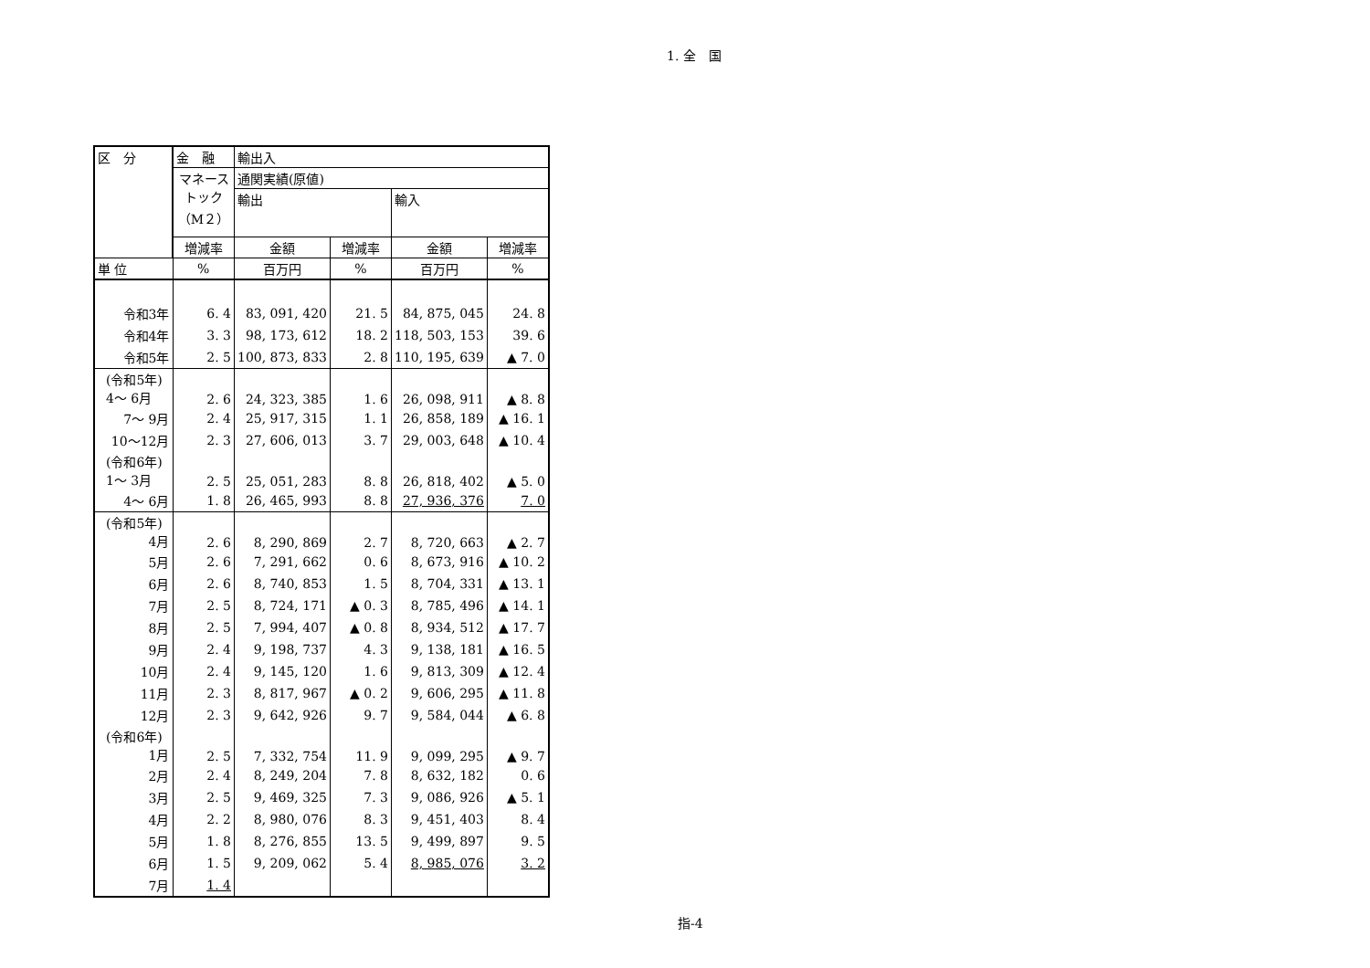1. 全　国
| 区 分 | 金 融 | 輸出入 | | | |
| --- | --- | --- | --- | --- | --- |
| | マネース トック （M２） | 通関実績(原値) | | | |
| | | 輸出 | | 輸入 | |
| | 増減率 | 金額 | 増減率 | 金額 | 増減率 |
| 単 位 | % | 百万円 | % | 百万円 | % |
| 令和3年 | 6. 4 | 83, 091, 420 | 21. 5 | 84, 875, 045 | 24. 8 |
| 令和4年 | 3. 3 | 98, 173, 612 | 18. 2 | 118, 503, 153 | 39. 6 |
| 令和5年 | 2. 5 | 100, 873, 833 | 2. 8 | 110, 195, 639 | ▲ 7. 0 |
| (令和5年) 4～ 6月 | 2. 6 | 24, 323, 385 | 1. 6 | 26, 098, 911 | ▲ 8. 8 |
| 7～ 9月 | 2. 4 | 25, 917, 315 | 1. 1 | 26, 858, 189 | ▲ 16. 1 |
| 10～12月 | 2. 3 | 27, 606, 013 | 3. 7 | 29, 003, 648 | ▲ 10. 4 |
| (令和6年) 1～ 3月 | 2. 5 | 25, 051, 283 | 8. 8 | 26, 818, 402 | ▲ 5. 0 |
| 4～ 6月 | 1. 8 | 26, 465, 993 | 8. 8 | 27, 936, 376 | 7. 0 |
| (令和5年) 4月 | 2. 6 | 8, 290, 869 | 2. 7 | 8, 720, 663 | ▲ 2. 7 |
| 5月 | 2. 6 | 7, 291, 662 | 0. 6 | 8, 673, 916 | ▲ 10. 2 |
| 6月 | 2. 6 | 8, 740, 853 | 1. 5 | 8, 704, 331 | ▲ 13. 1 |
| 7月 | 2. 5 | 8, 724, 171 | ▲ 0. 3 | 8, 785, 496 | ▲ 14. 1 |
| 8月 | 2. 5 | 7, 994, 407 | ▲ 0. 8 | 8, 934, 512 | ▲ 17. 7 |
| 9月 | 2. 4 | 9, 198, 737 | 4. 3 | 9, 138, 181 | ▲ 16. 5 |
| 10月 | 2. 4 | 9, 145, 120 | 1. 6 | 9, 813, 309 | ▲ 12. 4 |
| 11月 | 2. 3 | 8, 817, 967 | ▲ 0. 2 | 9, 606, 295 | ▲ 11. 8 |
| 12月 | 2. 3 | 9, 642, 926 | 9. 7 | 9, 584, 044 | ▲ 6. 8 |
| (令和6年) 1月 | 2. 5 | 7, 332, 754 | 11. 9 | 9, 099, 295 | ▲ 9. 7 |
| 2月 | 2. 4 | 8, 249, 204 | 7. 8 | 8, 632, 182 | 0. 6 |
| 3月 | 2. 5 | 9, 469, 325 | 7. 3 | 9, 086, 926 | ▲ 5. 1 |
| 4月 | 2. 2 | 8, 980, 076 | 8. 3 | 9, 451, 403 | 8. 4 |
| 5月 | 1. 8 | 8, 276, 855 | 13. 5 | 9, 499, 897 | 9. 5 |
| 6月 | 1. 5 | 9, 209, 062 | 5. 4 | 8, 985, 076 | 3. 2 |
| 7月 | 1. 4 | | | | |
指-4